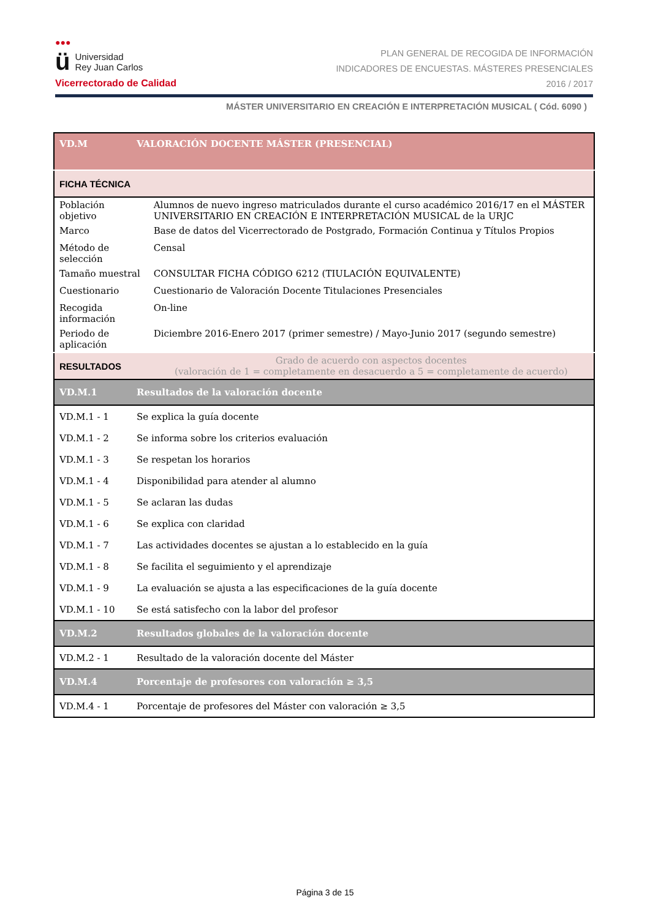●●●
ü Universidad
Rey Juan Carlos
Vicerrectorado de Calidad
PLAN GENERAL DE RECOGIDA DE INFORMACIÓN
INDICADORES DE ENCUESTAS. MÁSTERES PRESENCIALES
2016 / 2017
MÁSTER UNIVERSITARIO EN CREACIÓN E INTERPRETACIÓN MUSICAL ( Cód. 6090 )
| VD.M | VALORACIÓN DOCENTE MÁSTER (PRESENCIAL) | |
| FICHA TÉCNICA | | |
| Población objetivo | | Alumnos de nuevo ingreso matriculados durante el curso académico 2016/17 en el MÁSTER UNIVERSITARIO EN CREACIÓN E INTERPRETACIÓN MUSICAL de la URJC |
| Marco | | Base de datos del Vicerrectorado de Postgrado, Formación Continua y Títulos Propios |
| Método de selección | | Censal |
| Tamaño muestral | | CONSULTAR FICHA CÓDIGO 6212 (TIULACIÓN EQUIVALENTE) |
| Cuestionario | | Cuestionario de Valoración Docente Titulaciones Presenciales |
| Recogida información | | On-line |
| Periodo de aplicación | | Diciembre 2016-Enero 2017 (primer semestre) / Mayo-Junio 2017 (segundo semestre) |
| RESULTADOS | | Grado de acuerdo con aspectos docentes (valoración de 1 = completamente en desacuerdo a 5 = completamente de acuerdo) |
| VD.M.1 | Resultados de la valoración docente | |
| VD.M.1 - 1 | Se explica la guía docente | |
| VD.M.1 - 2 | Se informa sobre los criterios evaluación | |
| VD.M.1 - 3 | Se respetan los horarios | |
| VD.M.1 - 4 | Disponibilidad para atender al alumno | |
| VD.M.1 - 5 | Se aclaran las dudas | |
| VD.M.1 - 6 | Se explica con claridad | |
| VD.M.1 - 7 | Las actividades docentes se ajustan a lo establecido en la guía | |
| VD.M.1 - 8 | Se facilita el seguimiento y el aprendizaje | |
| VD.M.1 - 9 | La evaluación se ajusta a las especificaciones de la guía docente | |
| VD.M.1 - 10 | Se está satisfecho con la labor del profesor | |
| VD.M.2 | Resultados globales de la valoración docente | |
| VD.M.2 - 1 | Resultado de la valoración docente del Máster | |
| VD.M.4 | Porcentaje de profesores con valoración ≥ 3,5 | |
| VD.M.4 - 1 | Porcentaje de profesores del Máster con valoración ≥ 3,5 | |
Página 3 de 15